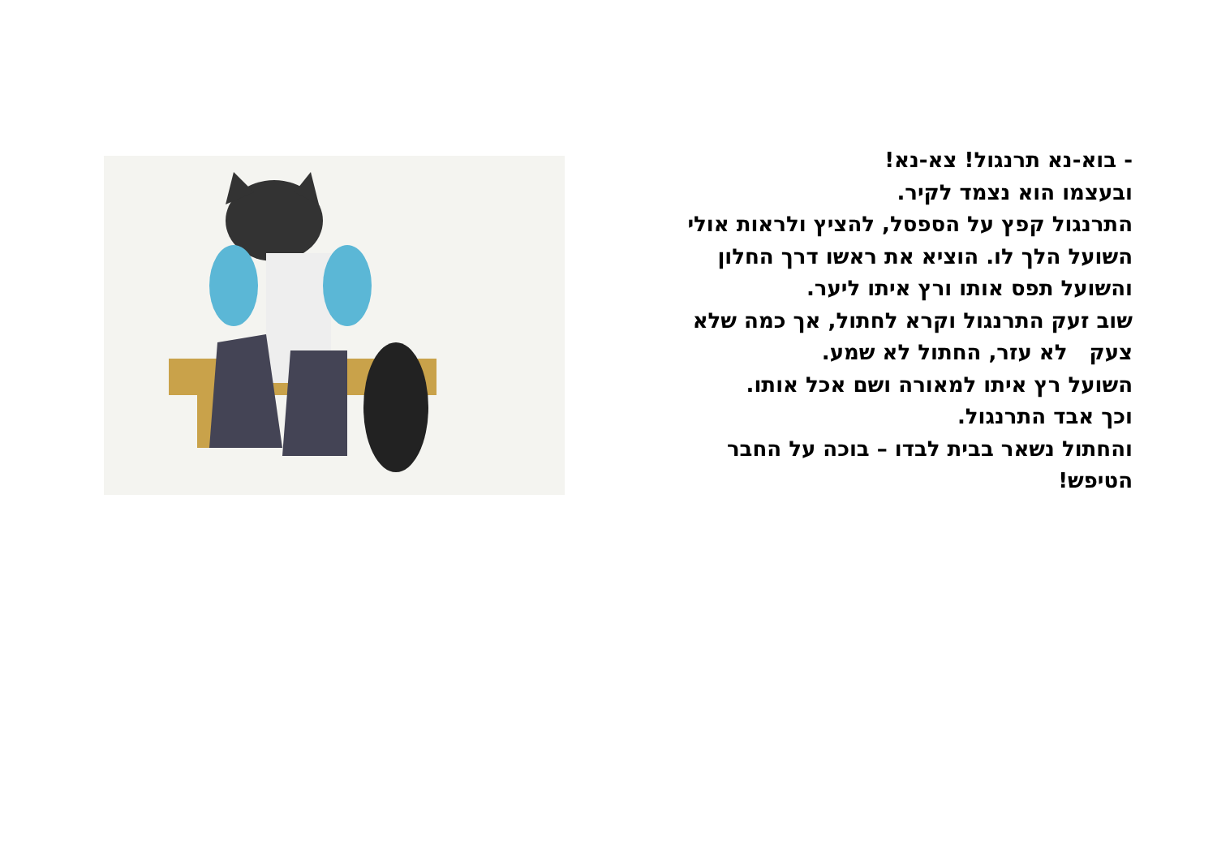- בוא-נא תרנגול! צא-נא!
ובעצמו הוא נצמד לקיר.
התרנגול קפץ על הספסל, להציץ ולראות אולי השועל הלך לו. הוציא את ראשו דרך החלון והשועל תפס אותו ורץ איתו ליער.
שוב זעק התרנגול וקרא לחתול, אך כמה שלא צעק לא עזר, החתול לא שמע.
השועל רץ איתו למאורה ושם אכל אותו.
וכך אבד התרנגול.
והחתול נשאר בבית לבדו – בוכה על החבר הטיפש!